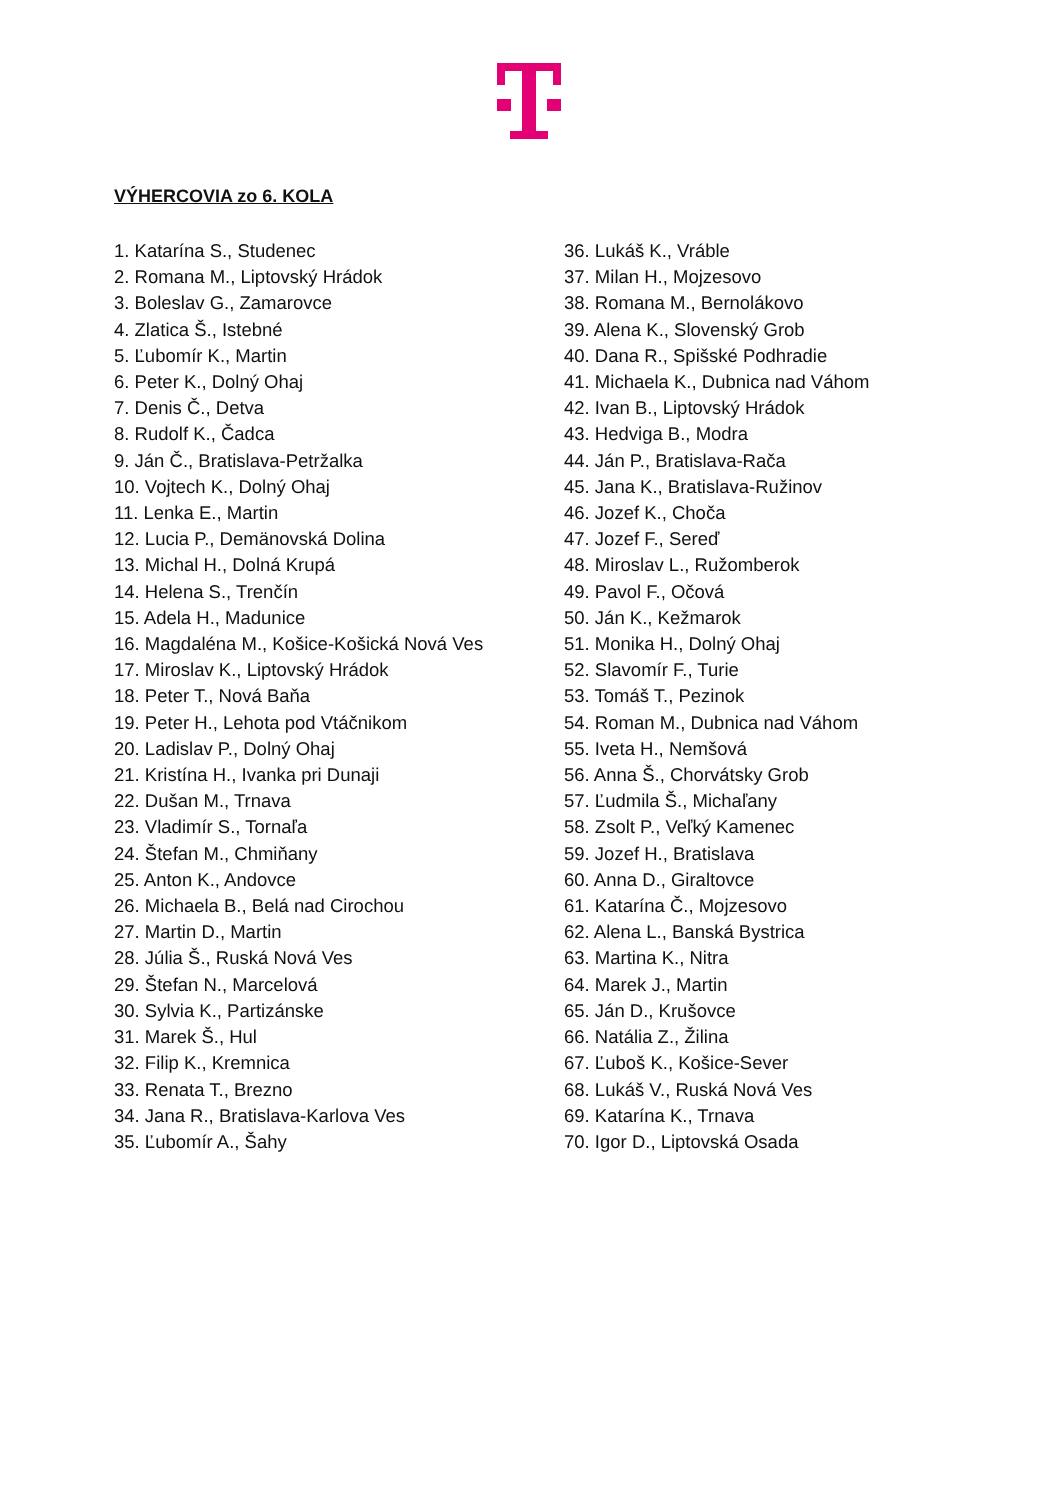VÝHERCOVIA zo 6. KOLA
1. Katarína S., Studenec
2. Romana M., Liptovský Hrádok
3. Boleslav G., Zamarovce
4. Zlatica Š., Istebné
5. Ľubomír K., Martin
6. Peter K., Dolný Ohaj
7. Denis Č., Detva
8. Rudolf K., Čadca
9. Ján Č., Bratislava-Petržalka
10. Vojtech K., Dolný Ohaj
11. Lenka E., Martin
12. Lucia P., Demänovská Dolina
13. Michal H., Dolná Krupá
14. Helena S., Trenčín
15. Adela H., Madunice
16. Magdaléna M., Košice-Košická Nová Ves
17. Miroslav K., Liptovský Hrádok
18. Peter T., Nová Baňa
19. Peter H., Lehota pod Vtáčnikom
20. Ladislav P., Dolný Ohaj
21. Kristína H., Ivanka pri Dunaji
22. Dušan M., Trnava
23. Vladimír S., Tornaľa
24. Štefan M., Chmiňany
25. Anton K., Andovce
26. Michaela B., Belá nad Cirochou
27. Martin D., Martin
28. Júlia Š., Ruská Nová Ves
29. Štefan N., Marcelová
30. Sylvia K., Partizánske
31. Marek Š., Hul
32. Filip K., Kremnica
33. Renata T., Brezno
34. Jana R., Bratislava-Karlova Ves
35. Ľubomír A., Šahy
36. Lukáš K., Vráble
37. Milan H., Mojzesovo
38. Romana M., Bernolákovo
39. Alena K., Slovenský Grob
40. Dana R., Spišské Podhradie
41. Michaela K., Dubnica nad Váhom
42. Ivan B., Liptovský Hrádok
43. Hedviga B., Modra
44. Ján P., Bratislava-Rača
45. Jana K., Bratislava-Ružinov
46. Jozef K., Choča
47. Jozef F., Sereď
48. Miroslav L., Ružomberok
49. Pavol F., Očová
50. Ján K., Kežmarok
51. Monika H., Dolný Ohaj
52. Slavomír F., Turie
53. Tomáš T., Pezinok
54. Roman M., Dubnica nad Váhom
55. Iveta H., Nemšová
56. Anna Š., Chorvátsky Grob
57. Ľudmila Š., Michaľany
58. Zsolt P., Veľký Kamenec
59. Jozef H., Bratislava
60. Anna D., Giraltovce
61. Katarína Č., Mojzesovo
62. Alena L., Banská Bystrica
63. Martina K., Nitra
64. Marek J., Martin
65. Ján D., Krušovce
66. Natália Z., Žilina
67. Ľuboš K., Košice-Sever
68. Lukáš V., Ruská Nová Ves
69. Katarína K., Trnava
70. Igor D., Liptovská Osada